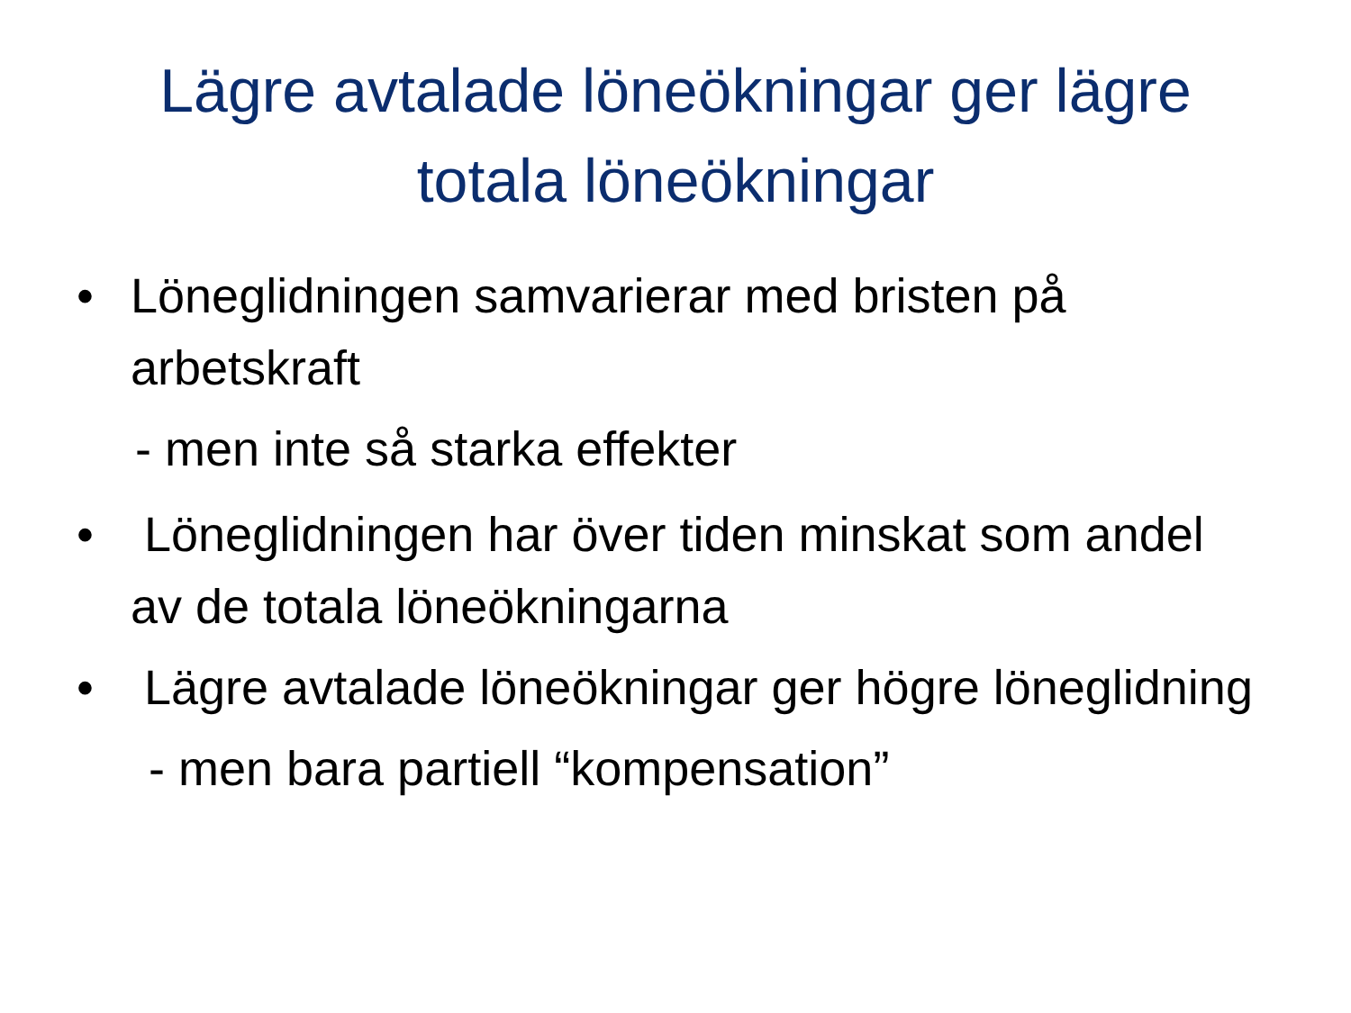Lägre avtalade löneökningar ger lägre
totala löneökningar
• Löneglidningen samvarierar med bristen på arbetskraft
- men inte så starka effekter
• Löneglidningen har över tiden minskat som andel av de totala löneökningarna
• Lägre avtalade löneökningar ger högre löneglidning
- men bara partiell “kompensation”